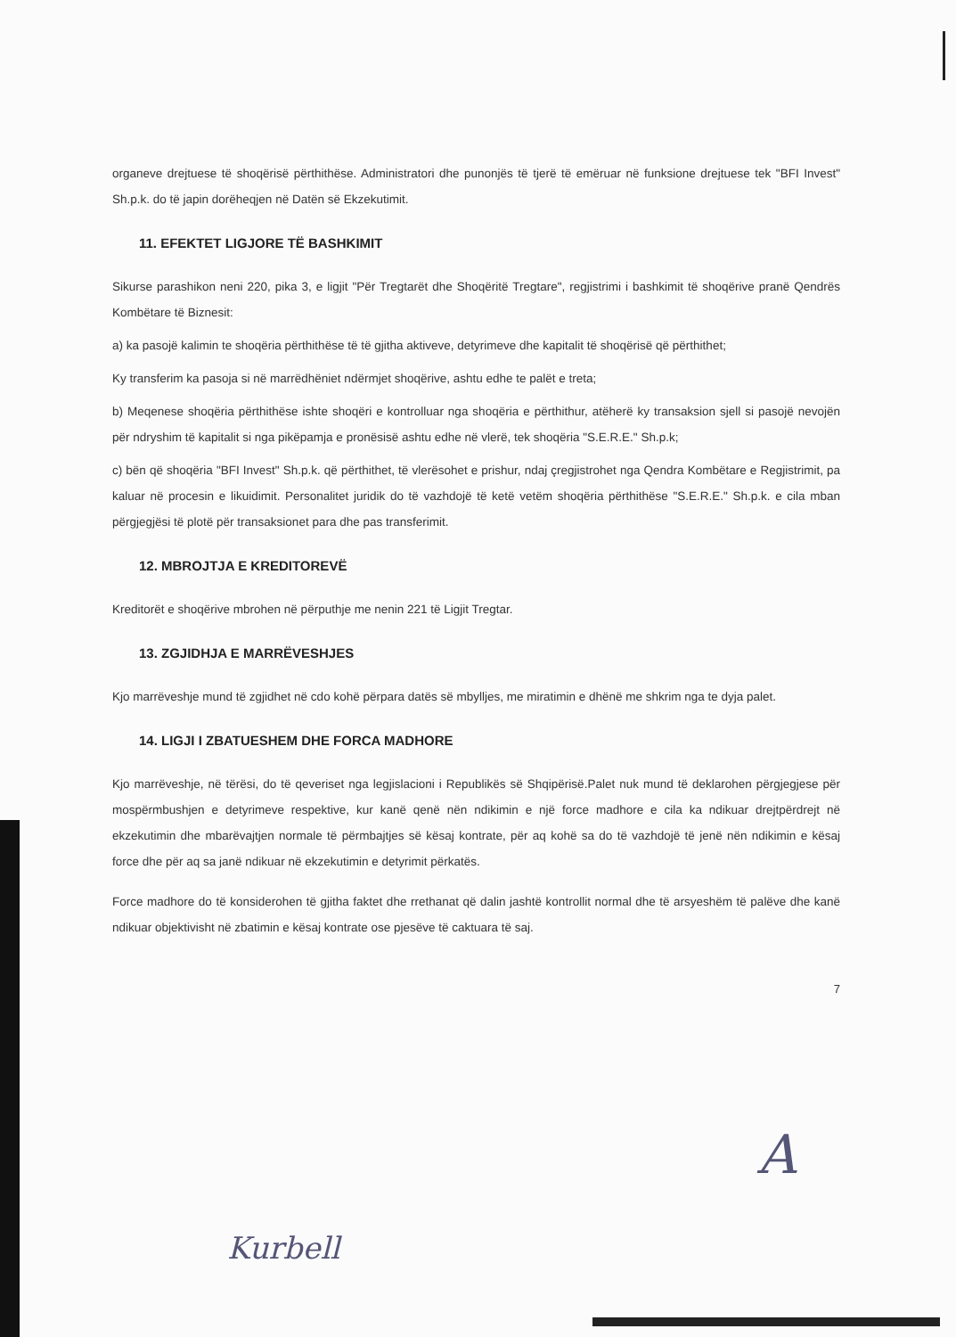organeve drejtuese të shoqërisë përthithëse. Administratori dhe punonjës të tjerë të emëruar në funksione drejtuese tek "BFI Invest" Sh.p.k. do të japin dorëheqjen në Datën së Ekzekutimit.
11. EFEKTET LIGJORE TË BASHKIMIT
Sikurse parashikon neni 220, pika 3, e ligjit "Për Tregtarët dhe Shoqëritë Tregtare", regjistrimi i bashkimit të shoqërive pranë Qendrës Kombëtare të Biznesit:
a) ka pasojë kalimin te shoqëria përthithëse të të gjitha aktiveve, detyrimeve dhe kapitalit të shoqërisë që përthithet;
Ky transferim ka pasoja si në marrëdhëniet ndërmjet shoqërive, ashtu edhe te palët e treta;
b) Meqenese shoqëria përthithëse ishte shoqëri e kontrolluar nga shoqëria e përthithur, atëherë ky transaksion sjell si pasojë nevojën për ndryshim të kapitalit si nga pikëpamja e pronësisë ashtu edhe në vlerë, tek shoqëria "S.E.R.E." Sh.p.k;
c) bën që shoqëria "BFI Invest" Sh.p.k. që përthithet, të vlerësohet e prishur, ndaj çregjistrohet nga Qendra Kombëtare e Regjistrimit, pa kaluar në procesin e likuidimit. Personalitet juridik do të vazhdojë të ketë vetëm shoqëria përthithëse "S.E.R.E." Sh.p.k. e cila mban përgjegjësi të plotë për transaksionet para dhe pas transferimit.
12. MBROJTJA E KREDITOREVË
Kreditorët e shoqërive mbrohen në përputhje me nenin 221 të Ligjit Tregtar.
13. ZGJIDHJA E MARRËVESHJES
Kjo marrëveshje mund të zgjidhet në cdo kohë përpara datës së mbylljes, me miratimin e dhënë me shkrim nga te dyja palet.
14. LIGJI I ZBATUESHEM DHE FORCA MADHORE
Kjo marrëveshje, në tërësi, do të qeveriset nga legjislacioni i Republikës së Shqipërisë.Palet nuk mund të deklarohen përgjegjese për mospërmbushjen e detyrimeve respektive, kur kanë qenë nën ndikimin e një force madhore e cila ka ndikuar drejtpërdrejt në ekzekutimin dhe mbarëvajtjen normale të përmbajtjes së kësaj kontrate, për aq kohë sa do të vazhdojë të jenë nën ndikimin e kësaj force dhe për aq sa janë ndikuar në ekzekutimin e detyrimit përkatës.
Force madhore do të konsiderohen të gjitha faktet dhe rrethanat që dalin jashtë kontrollit normal dhe të arsyeshëm të palëve dhe kanë ndikuar objektivisht në zbatimin e kësaj kontrate ose pjesëve të caktuara të saj.
7
A
Kurbell